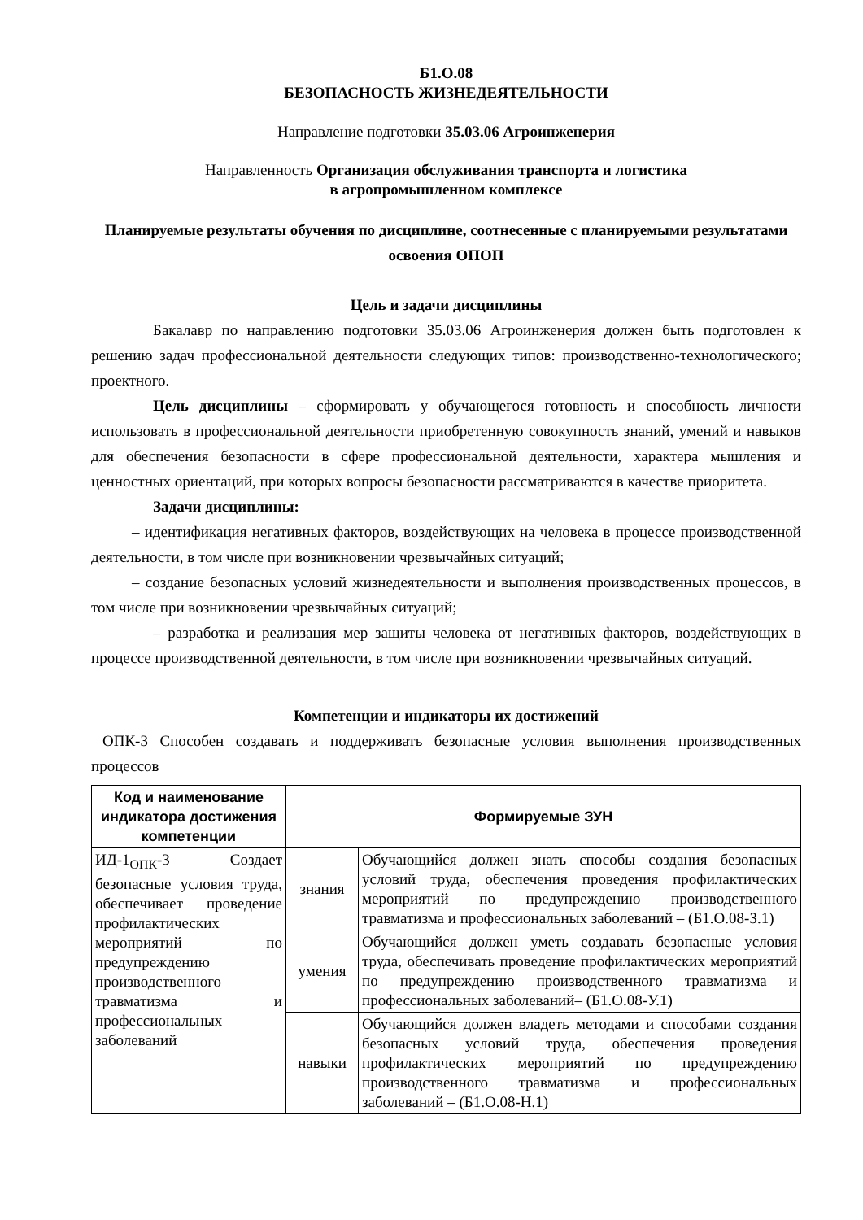Б1.О.08
БЕЗОПАСНОСТЬ ЖИЗНЕДЕЯТЕЛЬНОСТИ
Направление подготовки 35.03.06 Агроинженерия
Направленность Организация обслуживания транспорта и логистика
в агропромышленном комплексе
Планируемые результаты обучения по дисциплине, соотнесенные с планируемыми результатами освоения ОПОП
Цель и задачи дисциплины
Бакалавр по направлению подготовки 35.03.06 Агроинженерия должен быть подготовлен к решению задач профессиональной деятельности следующих типов: производственно-технологического; проектного.
Цель дисциплины – сформировать у обучающегося готовность и способность личности использовать в профессиональной деятельности приобретенную совокупность знаний, умений и навыков для обеспечения безопасности в сфере профессиональной деятельности, характера мышления и ценностных ориентаций, при которых вопросы безопасности рассматриваются в качестве приоритета.
Задачи дисциплины:
– идентификация негативных факторов, воздействующих на человека в процессе производственной деятельности, в том числе при возникновении чрезвычайных ситуаций;
– создание безопасных условий жизнедеятельности и выполнения производственных процессов, в том числе при возникновении чрезвычайных ситуаций;
– разработка и реализация мер защиты человека от негативных факторов, воздействующих в процессе производственной деятельности, в том числе при возникновении чрезвычайных ситуаций.
Компетенции и индикаторы их достижений
ОПК-3 Способен создавать и поддерживать безопасные условия выполнения производственных процессов
| Код и наименование индикатора достижения компетенции | Формируемые ЗУН | |
| --- | --- | --- |
| ИД-1<sub>ОПК</sub>-3 Создает безопасные условия труда, обеспечивает проведение профилактических мероприятий по предупреждению производственного травматизма и профессиональных заболеваний | знания | Обучающийся должен знать способы создания безопасных условий труда, обеспечения проведения профилактических мероприятий по предупреждению производственного травматизма и профессиональных заболеваний – (Б1.О.08-З.1) |
| | умения | Обучающийся должен уметь создавать безопасные условия труда, обеспечивать проведение профилактических мероприятий по предупреждению производственного травматизма и профессиональных заболеваний– (Б1.О.08-У.1) |
| | навыки | Обучающийся должен владеть методами и способами создания безопасных условий труда, обеспечения проведения профилактических мероприятий по предупреждению производственного травматизма и профессиональных заболеваний – (Б1.О.08-Н.1) |